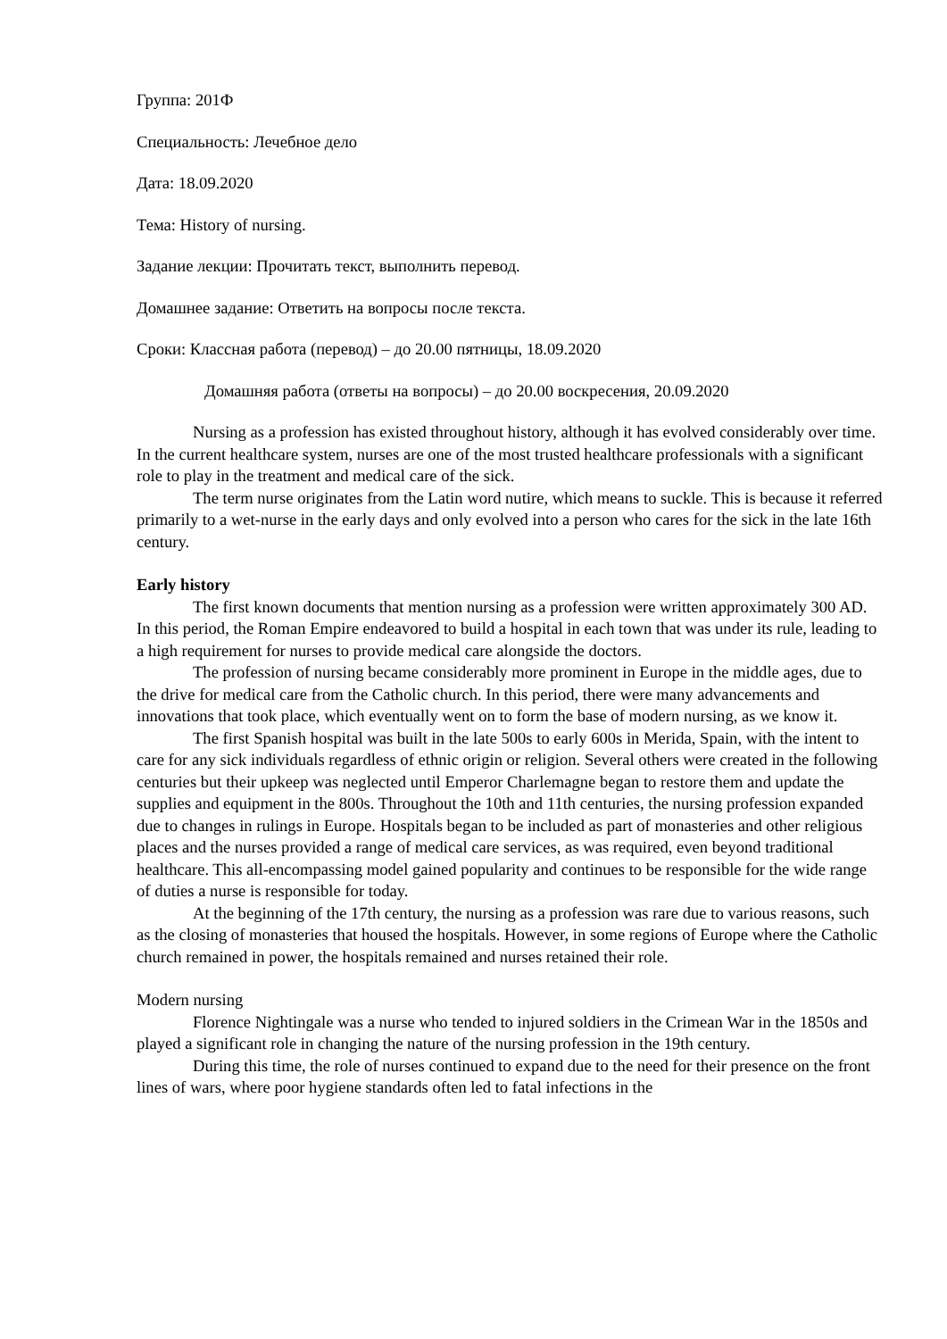Группа: 201Ф
Специальность: Лечебное дело
Дата: 18.09.2020
Тема: History of nursing.
Задание лекции: Прочитать текст, выполнить перевод.
Домашнее задание: Ответить на вопросы после текста.
Сроки: Классная работа (перевод) – до 20.00 пятницы, 18.09.2020
Домашняя работа (ответы на вопросы) – до 20.00 воскресения, 20.09.2020
Nursing as a profession has existed throughout history, although it has evolved considerably over time. In the current healthcare system, nurses are one of the most trusted healthcare professionals with a significant role to play in the treatment and medical care of the sick.
The term nurse originates from the Latin word nutire, which means to suckle. This is because it referred primarily to a wet-nurse in the early days and only evolved into a person who cares for the sick in the late 16th century.
Early history
The first known documents that mention nursing as a profession were written approximately 300 AD. In this period, the Roman Empire endeavored to build a hospital in each town that was under its rule, leading to a high requirement for nurses to provide medical care alongside the doctors.
The profession of nursing became considerably more prominent in Europe in the middle ages, due to the drive for medical care from the Catholic church. In this period, there were many advancements and innovations that took place, which eventually went on to form the base of modern nursing, as we know it.
The first Spanish hospital was built in the late 500s to early 600s in Merida, Spain, with the intent to care for any sick individuals regardless of ethnic origin or religion. Several others were created in the following centuries but their upkeep was neglected until Emperor Charlemagne began to restore them and update the supplies and equipment in the 800s. Throughout the 10th and 11th centuries, the nursing profession expanded due to changes in rulings in Europe. Hospitals began to be included as part of monasteries and other religious places and the nurses provided a range of medical care services, as was required, even beyond traditional healthcare. This all-encompassing model gained popularity and continues to be responsible for the wide range of duties a nurse is responsible for today.
At the beginning of the 17th century, the nursing as a profession was rare due to various reasons, such as the closing of monasteries that housed the hospitals. However, in some regions of Europe where the Catholic church remained in power, the hospitals remained and nurses retained their role.
Modern nursing
Florence Nightingale was a nurse who tended to injured soldiers in the Crimean War in the 1850s and played a significant role in changing the nature of the nursing profession in the 19th century.
During this time, the role of nurses continued to expand due to the need for their presence on the front lines of wars, where poor hygiene standards often led to fatal infections in the